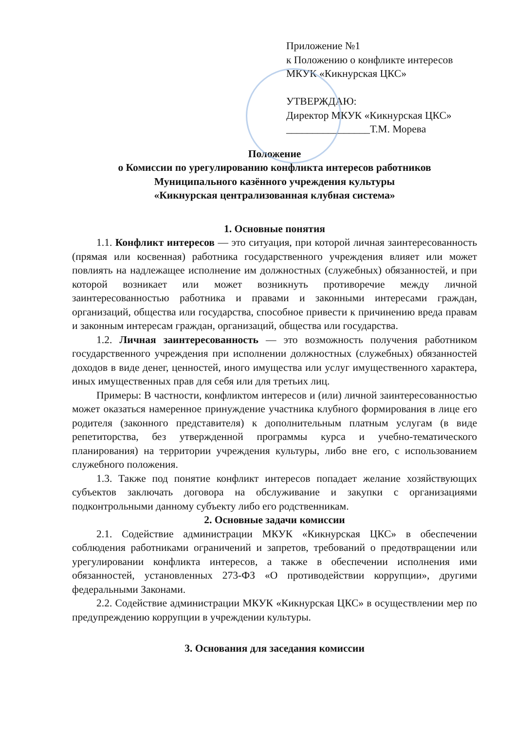Приложение №1
к Положению о конфликте интересов
МКУК «Кикнурская ЦКС»
УТВЕРЖДАЮ:
Директор МКУК «Кикнурская ЦКС»
________________Т.М. Морева
Положение
о Комиссии по урегулированию конфликта интересов работников
Муниципального казённого учреждения культуры
«Кикнурская централизованная клубная система»
1. Основные понятия
1.1. Конфликт интересов — это ситуация, при которой личная заинтересованность (прямая или косвенная) работника государственного учреждения влияет или может повлиять на надлежащее исполнение им должностных (служебных) обязанностей, и при которой возникает или может возникнуть противоречие между личной заинтересованностью работника и правами и законными интересами граждан, организаций, общества или государства, способное привести к причинению вреда правам и законным интересам граждан, организаций, общества или государства.
1.2. Личная заинтересованность — это возможность получения работником государственного учреждения при исполнении должностных (служебных) обязанностей доходов в виде денег, ценностей, иного имущества или услуг имущественного характера, иных имущественных прав для себя или для третьих лиц.
Примеры: В частности, конфликтом интересов и (или) личной заинтересованностью может оказаться намеренное принуждение участника клубного формирования в лице его родителя (законного представителя) к дополнительным платным услугам (в виде репетиторства, без утвержденной программы курса и учебно-тематического планирования) на территории учреждения культуры, либо вне его, с использованием служебного положения.
1.3. Также под понятие конфликт интересов попадает желание хозяйствующих субъектов заключать договора на обслуживание и закупки с организациями подконтрольными данному субъекту либо его родственникам.
2. Основные задачи комиссии
2.1. Содействие администрации МКУК «Кикнурская ЦКС» в обеспечении соблюдения работниками ограничений и запретов, требований о предотвращении или урегулировании конфликта интересов, а также в обеспечении исполнения ими обязанностей, установленных 273-ФЗ «О противодействии коррупции», другими федеральными Законами.
2.2. Содействие администрации МКУК «Кикнурская ЦКС» в осуществлении мер по предупреждению коррупции в учреждении культуры.
3. Основания для заседания комиссии